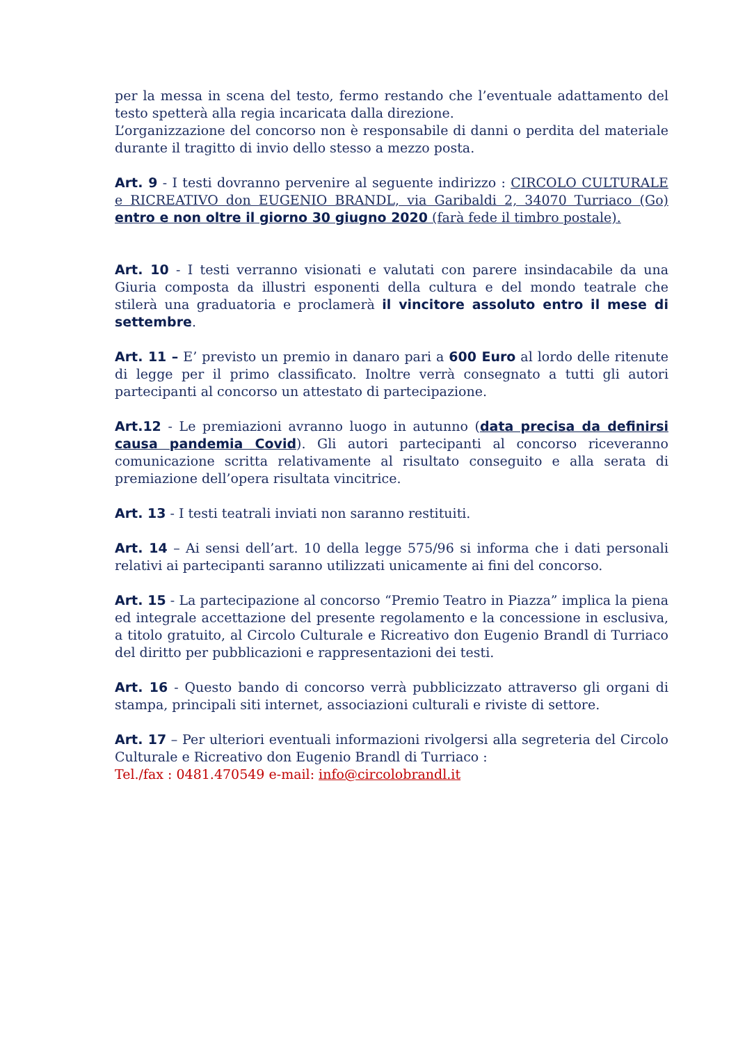per la messa in scena del testo, fermo restando che l’eventuale adattamento del testo spetterà alla regia incaricata dalla direzione.
L’organizzazione del concorso non è responsabile di danni o perdita del materiale durante il tragitto di invio dello stesso a mezzo posta.
Art. 9 - I testi dovranno pervenire al seguente indirizzo : CIRCOLO CULTURALE e RICREATIVO don EUGENIO BRANDL, via Garibaldi 2, 34070 Turriaco (Go) entro e non oltre il giorno 30 giugno 2020 (farà fede il timbro postale).
Art. 10 - I testi verranno visionati e valutati con parere insindacabile da una Giuria composta da illustri esponenti della cultura e del mondo teatrale che stilerà una graduatoria e proclamerà il vincitore assoluto entro il mese di settembre.
Art. 11 – E’ previsto un premio in danaro pari a 600 Euro al lordo delle ritenute di legge per il primo classificato. Inoltre verrà consegnato a tutti gli autori partecipanti al concorso un attestato di partecipazione.
Art.12 - Le premiazioni avranno luogo in autunno (data precisa da definirsi causa pandemia Covid). Gli autori partecipanti al concorso riceveranno comunicazione scritta relativamente al risultato conseguito e alla serata di premiazione dell’opera risultata vincitrice.
Art. 13 - I testi teatrali inviati non saranno restituiti.
Art. 14 – Ai sensi dell’art. 10 della legge 575/96 si informa che i dati personali relativi ai partecipanti saranno utilizzati unicamente ai fini del concorso.
Art. 15 - La partecipazione al concorso “Premio Teatro in Piazza” implica la piena ed integrale accettazione del presente regolamento e la concessione in esclusiva, a titolo gratuito, al Circolo Culturale e Ricreativo don Eugenio Brandl di Turriaco del diritto per pubblicazioni e rappresentazioni dei testi.
Art. 16 - Questo bando di concorso verrà pubblicizzato attraverso gli organi di stampa, principali siti internet, associazioni culturali e riviste di settore.
Art. 17 – Per ulteriori eventuali informazioni rivolgersi alla segreteria del Circolo Culturale e Ricreativo don Eugenio Brandl di Turriaco :
Tel./fax : 0481.470549 e-mail: info@circolobrandl.it